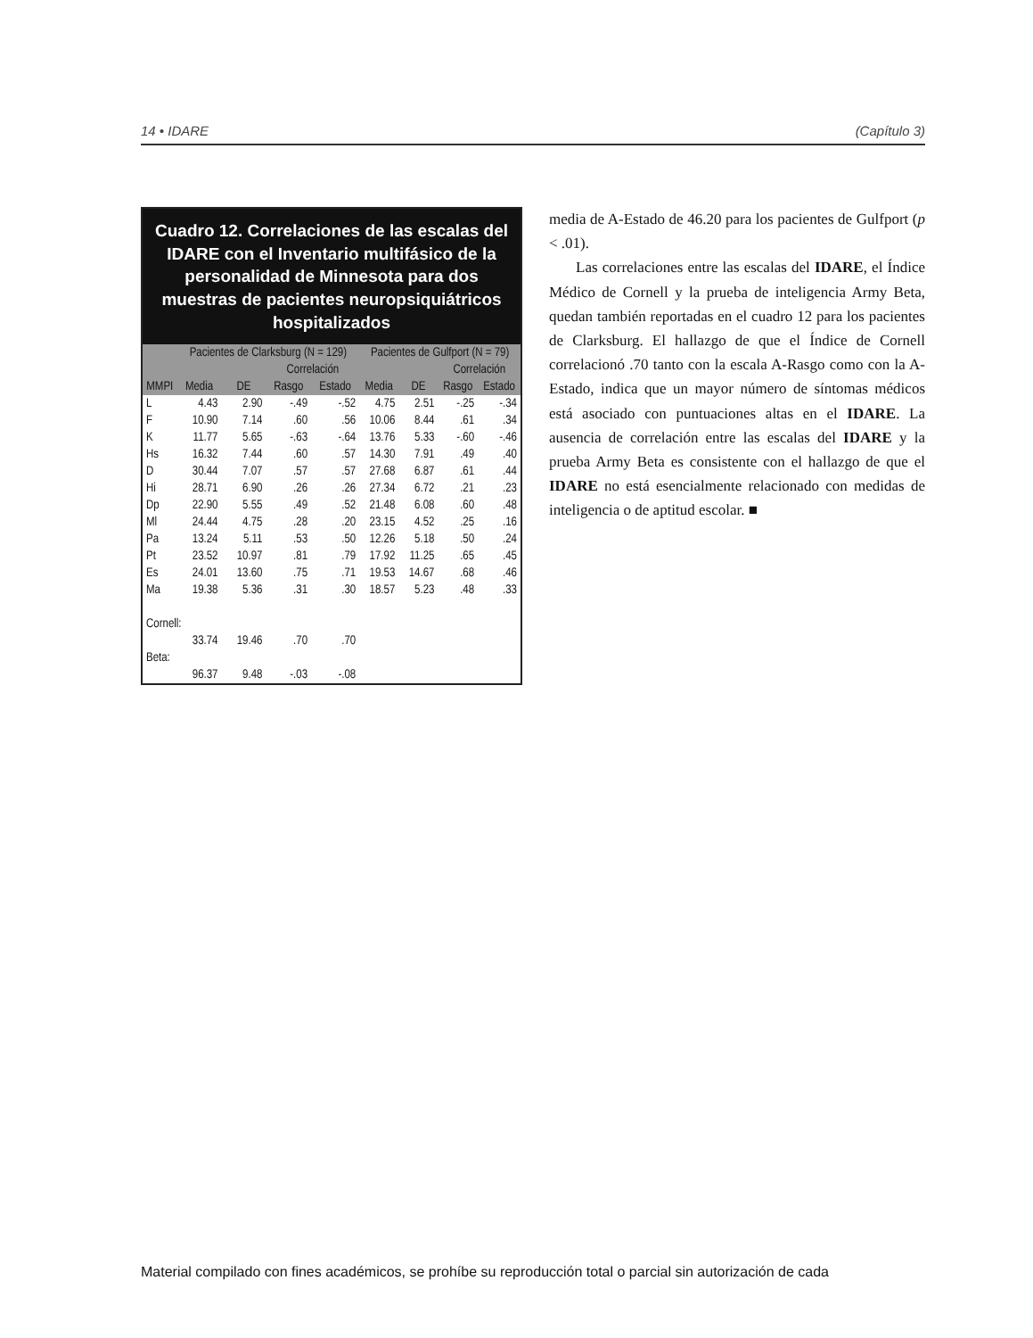14 • IDARE (Capítulo 3)
Cuadro 12. Correlaciones de las escalas del IDARE con el Inventario multifásico de la personalidad de Minnesota para dos muestras de pacientes neuropsiquiátricos hospitalizados
| | Pacientes de Clarksburg (N = 129) | | | | Pacientes de Gulfport (N = 79) | | | |
| --- | --- | --- | --- | --- | --- | --- | --- | --- |
| | | | Correlación | | | | Correlación | |
| MMPI | Media | DE | Rasgo | Estado | Media | DE | Rasgo | Estado |
| L | 4.43 | 2.90 | -.49 | -.52 | 4.75 | 2.51 | -.25 | -.34 |
| F | 10.90 | 7.14 | .60 | .56 | 10.06 | 8.44 | .61 | .34 |
| K | 11.77 | 5.65 | -.63 | -.64 | 13.76 | 5.33 | -.60 | -.46 |
| Hs | 16.32 | 7.44 | .60 | .57 | 14.30 | 7.91 | .49 | .40 |
| D | 30.44 | 7.07 | .57 | .57 | 27.68 | 6.87 | .61 | .44 |
| Hi | 28.71 | 6.90 | .26 | .26 | 27.34 | 6.72 | .21 | .23 |
| Dp | 22.90 | 5.55 | .49 | .52 | 21.48 | 6.08 | .60 | .48 |
| Ml | 24.44 | 4.75 | .28 | .20 | 23.15 | 4.52 | .25 | .16 |
| Pa | 13.24 | 5.11 | .53 | .50 | 12.26 | 5.18 | .50 | .24 |
| Pt | 23.52 | 10.97 | .81 | .79 | 17.92 | 11.25 | .65 | .45 |
| Es | 24.01 | 13.60 | .75 | .71 | 19.53 | 14.67 | .68 | .46 |
| Ma | 19.38 | 5.36 | .31 | .30 | 18.57 | 5.23 | .48 | .33 |
| Cornell: | | | | | | | | |
| | 33.74 | 19.46 | .70 | .70 | | | | |
| Beta: | | | | | | | | |
| | 96.37 | 9.48 | -.03 | -.08 | | | | |
media de A-Estado de 46.20 para los pacientes de Gulfport (p < .01).
Las correlaciones entre las escalas del IDARE, el Índice Médico de Cornell y la prueba de inteligencia Army Beta, quedan también reportadas en el cuadro 12 para los pacientes de Clarksburg. El hallazgo de que el Índice de Cornell correlacionó .70 tanto con la escala A-Rasgo como con la A-Estado, indica que un mayor número de síntomas médicos está asociado con puntuaciones altas en el IDARE. La ausencia de correlación entre las escalas del IDARE y la prueba Army Beta es consistente con el hallazgo de que el IDARE no está esencialmente relacionado con medidas de inteligencia o de aptitud escolar. ■
Material compilado con fines académicos, se prohíbe su reproducción total o parcial sin autorización de cada